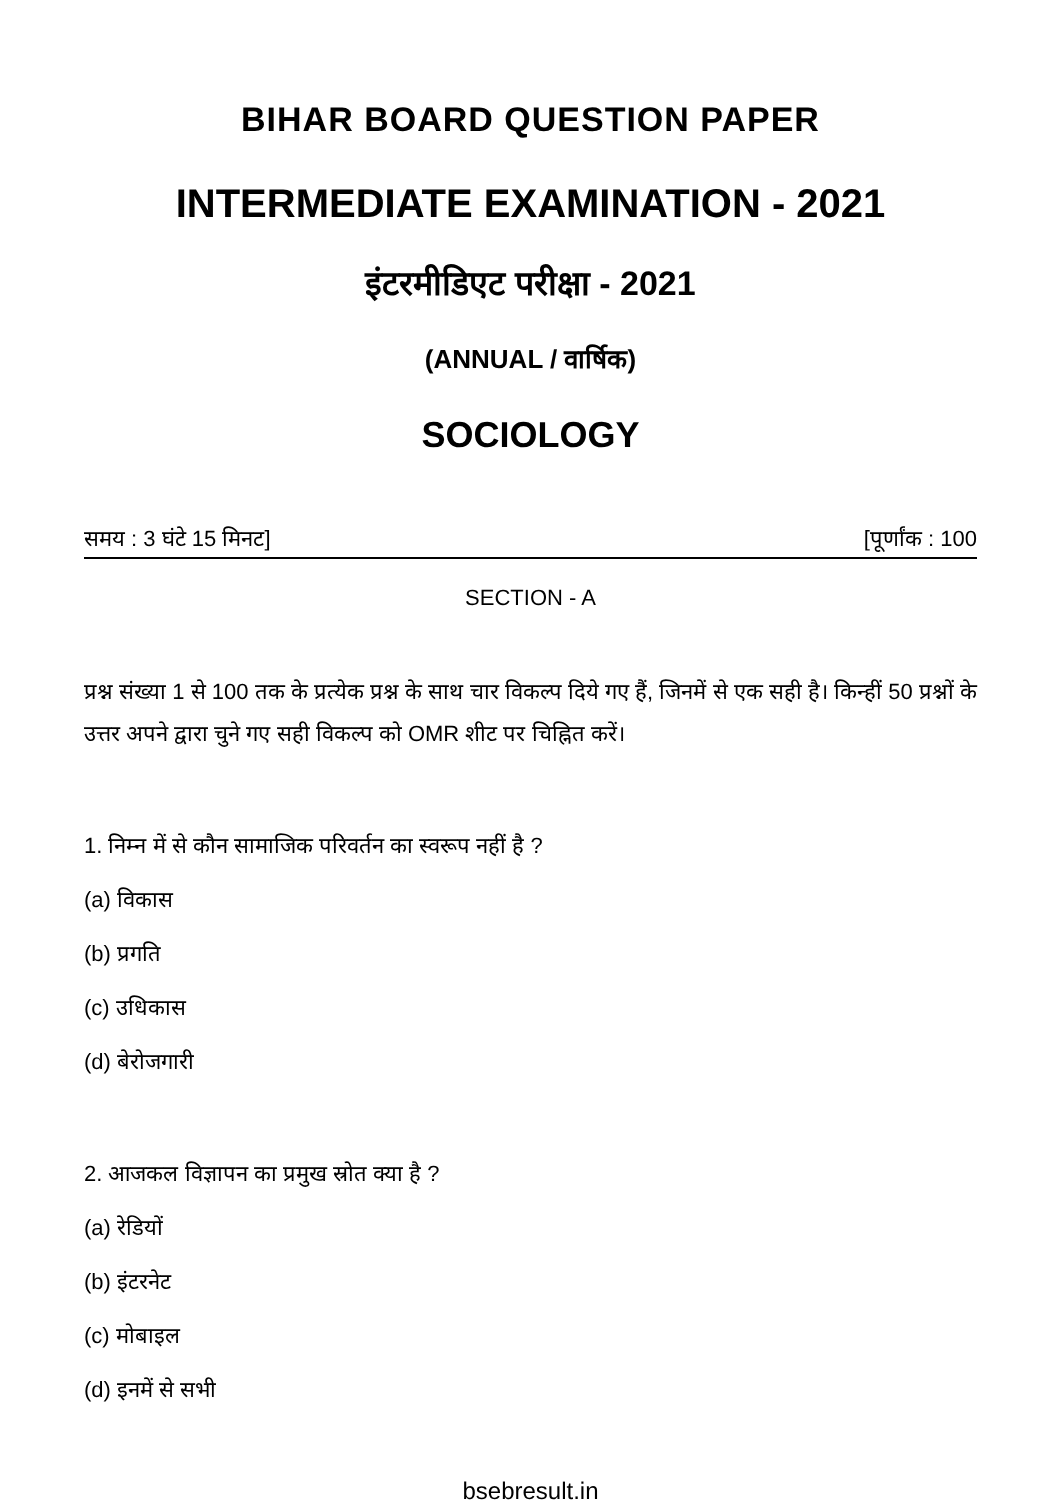BIHAR BOARD QUESTION PAPER
INTERMEDIATE EXAMINATION - 2021
इंटरमीडिएट परीक्षा - 2021
(ANNUAL / वार्षिक)
SOCIOLOGY
समय : 3 घंटे 15 मिनट] [पूर्णांक : 100
SECTION - A
प्रश्न संख्या 1 से 100 तक के प्रत्येक प्रश्न के साथ चार विकल्प दिये गए हैं, जिनमें से एक सही है। किन्हीं 50 प्रश्नों के उत्तर अपने द्वारा चुने गए सही विकल्प को OMR शीट पर चिह्नित करें।
1. निम्न में से कौन सामाजिक परिवर्तन का स्वरूप नहीं है ?
(a) विकास
(b) प्रगति
(c) उधिकास
(d) बेरोजगारी
2. आजकल विज्ञापन का प्रमुख स्रोत क्या है ?
(a) रेडियों
(b) इंटरनेट
(c) मोबाइल
(d) इनमें से सभी
bsebresult.in